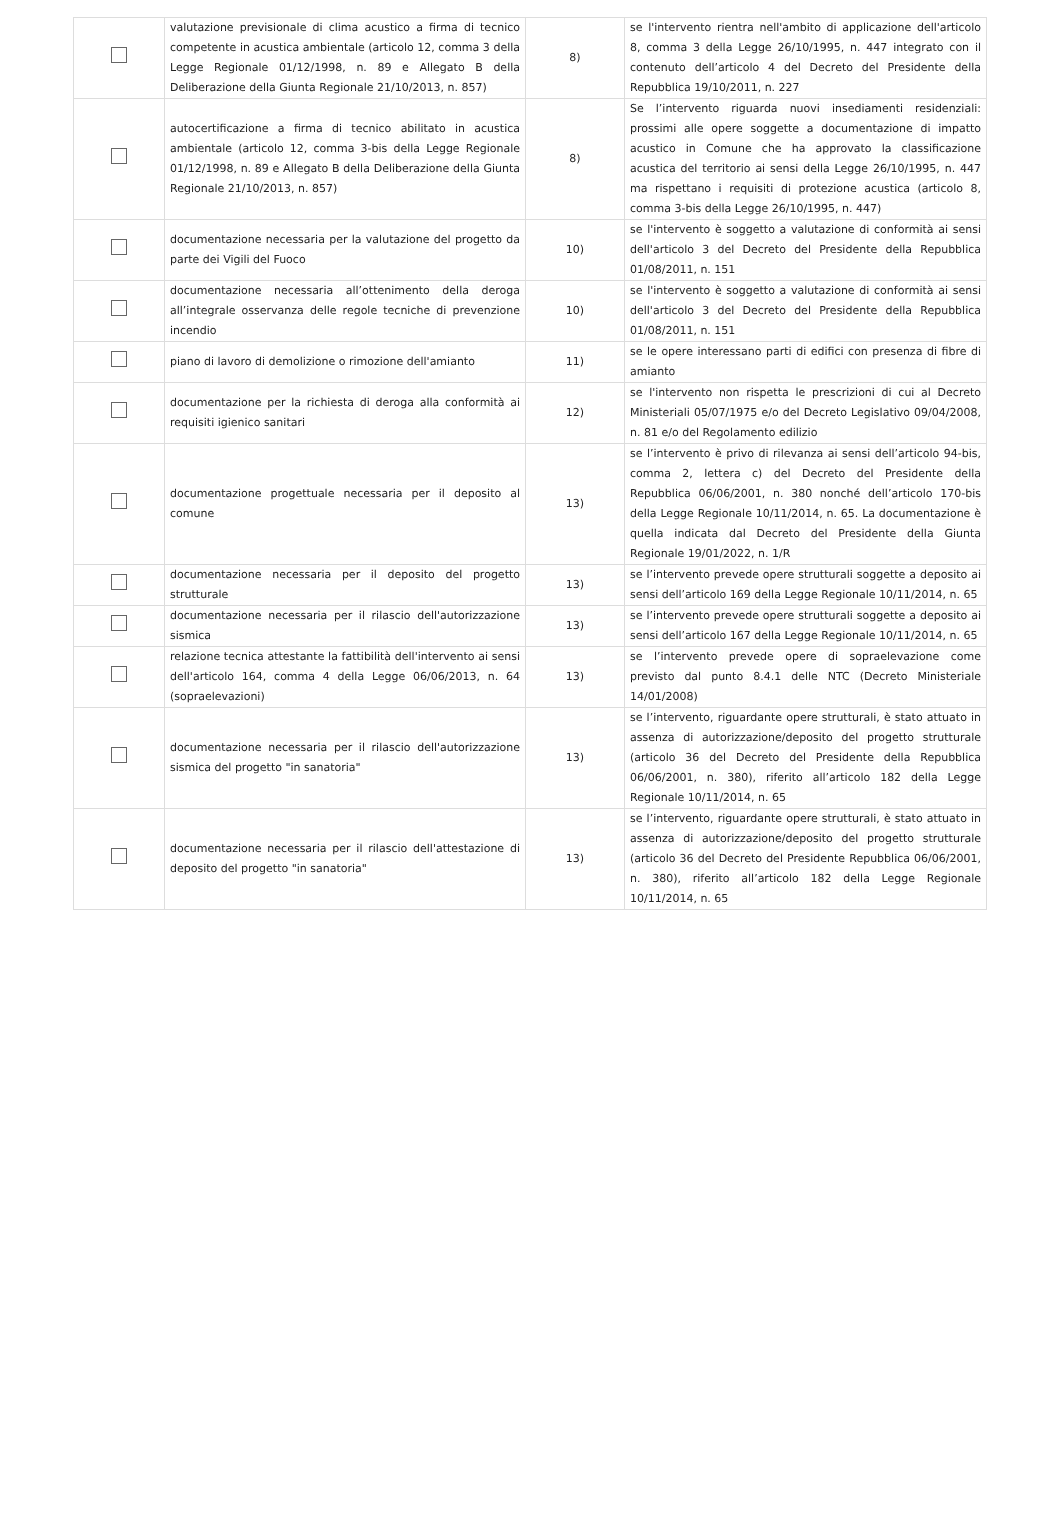| | valutazione previsionale di clima acustico a firma di tecnico competente in acustica ambientale (articolo 12, comma 3 della Legge Regionale 01/12/1998, n. 89 e Allegato B della Deliberazione della Giunta Regionale 21/10/2013, n. 857) | 8) | se l'intervento rientra nell'ambito di applicazione dell'articolo 8, comma 3 della Legge 26/10/1995, n. 447 integrato con il contenuto dell’articolo 4 del Decreto del Presidente della Repubblica 19/10/2011, n. 227 |
| | autocertificazione a firma di tecnico abilitato in acustica ambientale (articolo 12, comma 3-bis della Legge Regionale 01/12/1998, n. 89 e Allegato B della Deliberazione della Giunta Regionale 21/10/2013, n. 857) | 8) | Se l’intervento riguarda nuovi insediamenti residenziali: prossimi alle opere soggette a documentazione di impatto acustico in Comune che ha approvato la classificazione acustica del territorio ai sensi della Legge 26/10/1995, n. 447 ma rispettano i requisiti di protezione acustica (articolo 8, comma 3-bis della Legge 26/10/1995, n. 447) |
| | documentazione necessaria per la valutazione del progetto da parte dei Vigili del Fuoco | 10) | se l'intervento è soggetto a valutazione di conformità ai sensi dell'articolo 3 del Decreto del Presidente della Repubblica 01/08/2011, n. 151 |
| | documentazione necessaria all’ottenimento della deroga all’integrale osservanza delle regole tecniche di prevenzione incendio | 10) | se l'intervento è soggetto a valutazione di conformità ai sensi dell'articolo 3 del Decreto del Presidente della Repubblica 01/08/2011, n. 151 |
| | piano di lavoro di demolizione o rimozione dell'amianto | 11) | se le opere interessano parti di edifici con presenza di fibre di amianto |
| | documentazione per la richiesta di deroga alla conformità ai requisiti igienico sanitari | 12) | se l'intervento non rispetta le prescrizioni di cui al Decreto Ministeriali 05/07/1975 e/o del Decreto Legislativo 09/04/2008, n. 81 e/o del Regolamento edilizio |
| | documentazione progettuale necessaria per il deposito al comune | 13) | se l’intervento è privo di rilevanza ai sensi dell’articolo 94-bis, comma 2, lettera c) del Decreto del Presidente della Repubblica 06/06/2001, n. 380 nonché dell’articolo 170-bis della Legge Regionale 10/11/2014, n. 65. La documentazione è quella indicata dal Decreto del Presidente della Giunta Regionale 19/01/2022, n. 1/R |
| | documentazione necessaria per il deposito del progetto strutturale | 13) | se l’intervento prevede opere strutturali soggette a deposito ai sensi dell’articolo 169 della Legge Regionale 10/11/2014, n. 65 |
| | documentazione necessaria per il rilascio dell'autorizzazione sismica | 13) | se l’intervento prevede opere strutturali soggette a deposito ai sensi dell’articolo 167 della Legge Regionale 10/11/2014, n. 65 |
| | relazione tecnica attestante la fattibilità dell'intervento ai sensi dell'articolo 164, comma 4 della Legge 06/06/2013, n. 64 (sopraelevazioni) | 13) | se l’intervento prevede opere di sopraelevazione come previsto dal punto 8.4.1 delle NTC (Decreto Ministeriale 14/01/2008) |
| | documentazione necessaria per il rilascio dell'autorizzazione sismica del progetto "in sanatoria" | 13) | se l’intervento, riguardante opere strutturali, è stato attuato in assenza di autorizzazione/deposito del progetto strutturale (articolo 36 del Decreto del Presidente della Repubblica 06/06/2001, n. 380), riferito all’articolo 182 della Legge Regionale 10/11/2014, n. 65 |
| | documentazione necessaria per il rilascio dell'attestazione di deposito del progetto "in sanatoria" | 13) | se l’intervento, riguardante opere strutturali, è stato attuato in assenza di autorizzazione/deposito del progetto strutturale (articolo 36 del Decreto del Presidente Repubblica 06/06/2001, n. 380), riferito all’articolo 182 della Legge Regionale 10/11/2014, n. 65 |